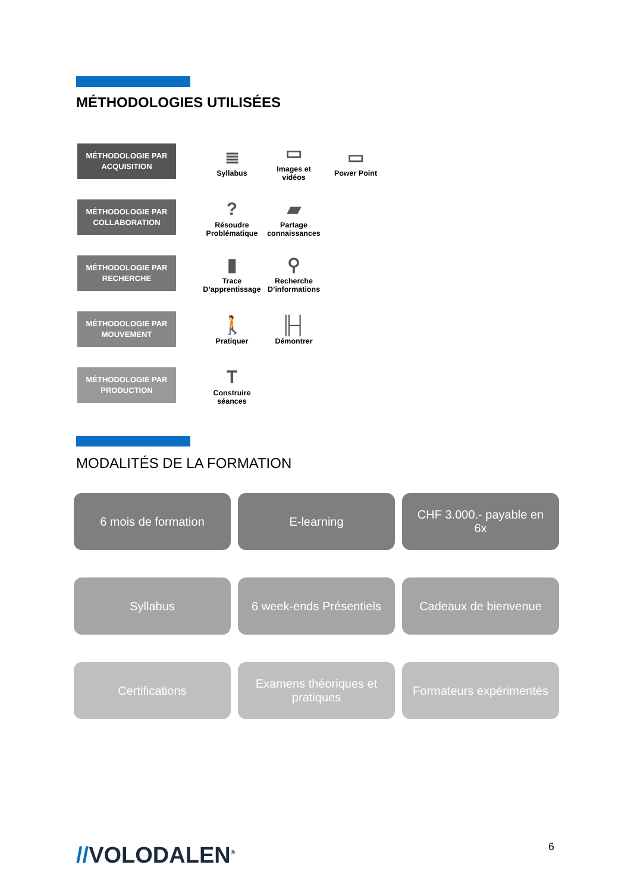MÉTHODOLOGIES UTILISÉES
MÉTHODOLOGIE PAR
ACQUISITION
≣
Syllabus
▭
Images et vidéos
▭
Power Point
MÉTHODOLOGIE PAR
COLLABORATION
?
Résoudre Problématique
▰
Partage connaissances
MÉTHODOLOGIE PAR
RECHERCHE
▮
Trace D’apprentissage
⚲
Recherche D’informations
MÉTHODOLOGIE PAR
MOUVEMENT
🚶
Pratiquer
╟┤
Démontrer
MÉTHODOLOGIE PAR
PRODUCTION
T
Construire séances
MODALITÉS DE LA FORMATION
6 mois de formation
E-learning
CHF 3.000.- payable en 6x
Syllabus
6 week-ends Présentiels
Cadeaux de bienvenue
Certifications
Examens théoriques et pratiques
Formateurs expérimentés
//VOLODALEN<sup>®</sup> 6